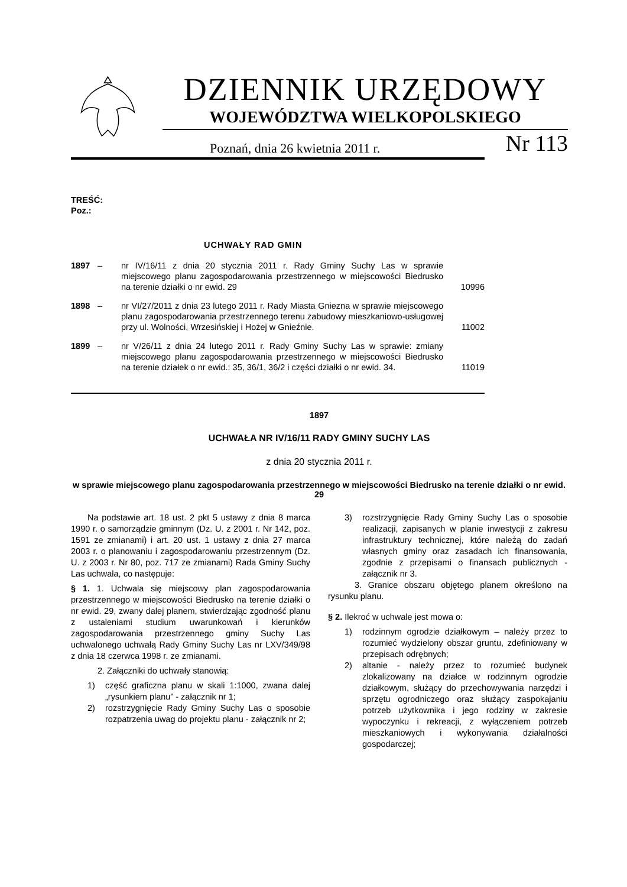DZIENNIK URZĘDOWY
WOJEWÓDZTWA WIELKOPOLSKIEGO
Poznań, dnia 26 kwietnia 2011 r. Nr 113
TREŚĆ:
Poz.:
UCHWAŁY RAD GMIN
| 1897 | – | nr IV/16/11 z dnia 20 stycznia 2011 r. Rady Gminy Suchy Las w sprawie miejscowego planu zagospodarowania przestrzennego w miejscowości Biedrusko na terenie działki o nr ewid. 29 | 10996 |
| 1898 | – | nr VI/27/2011 z dnia 23 lutego 2011 r. Rady Miasta Gniezna w sprawie miejscowego planu zagospodarowania przestrzennego terenu zabudowy mieszkaniowo-usługowej przy ul. Wolności, Wrzesińskiej i Hożej w Gnieźnie. | 11002 |
| 1899 | – | nr V/26/11 z dnia 24 lutego 2011 r. Rady Gminy Suchy Las w sprawie: zmiany miejscowego planu zagospodarowania przestrzennego w miejscowości Biedrusko na terenie działek o nr ewid.: 35, 36/1, 36/2 i części działki o nr ewid. 34. | 11019 |
1897
UCHWAŁA NR IV/16/11 RADY GMINY SUCHY LAS
z dnia 20 stycznia 2011 r.
w sprawie miejscowego planu zagospodarowania przestrzennego w miejscowości Biedrusko na terenie działki o nr ewid. 29
Na podstawie art. 18 ust. 2 pkt 5 ustawy z dnia 8 marca 1990 r. o samorządzie gminnym (Dz. U. z 2001 r. Nr 142, poz. 1591 ze zmianami) i art. 20 ust. 1 ustawy z dnia 27 marca 2003 r. o planowaniu i zagospodarowaniu przestrzennym (Dz. U. z 2003 r. Nr 80, poz. 717 ze zmianami) Rada Gminy Suchy Las uchwala, co następuje:
§ 1. 1. Uchwala się miejscowy plan zagospodarowania przestrzennego w miejscowości Biedrusko na terenie działki o nr ewid. 29, zwany dalej planem, stwierdzając zgodność planu z ustaleniami studium uwarunkowań i kierunków zagospodarowania przestrzennego gminy Suchy Las uchwalonego uchwałą Rady Gminy Suchy Las nr LXV/349/98 z dnia 18 czerwca 1998 r. ze zmianami.
2. Załączniki do uchwały stanowią:
1) część graficzna planu w skali 1:1000, zwana dalej „rysunkiem planu” - załącznik nr 1;
2) rozstrzygnięcie Rady Gminy Suchy Las o sposobie rozpatrzenia uwag do projektu planu - załącznik nr 2;
3) rozstrzygnięcie Rady Gminy Suchy Las o sposobie realizacji, zapisanych w planie inwestycji z zakresu infrastruktury technicznej, które należą do zadań własnych gminy oraz zasadach ich finansowania, zgodnie z przepisami o finansach publicznych - załącznik nr 3.
3. Granice obszaru objętego planem określono na rysunku planu.
§ 2. Ilekroć w uchwale jest mowa o:
1) rodzinnym ogrodzie działkowym – należy przez to rozumieć wydzielony obszar gruntu, zdefiniowany w przepisach odrębnych;
2) altanie - należy przez to rozumieć budynek zlokalizowany na działce w rodzinnym ogrodzie działkowym, służący do przechowywania narzędzi i sprzętu ogrodniczego oraz służący zaspokajaniu potrzeb użytkownika i jego rodziny w zakresie wypoczynku i rekreacji, z wyłączeniem potrzeb mieszkaniowych i wykonywania działalności gospodarczej;